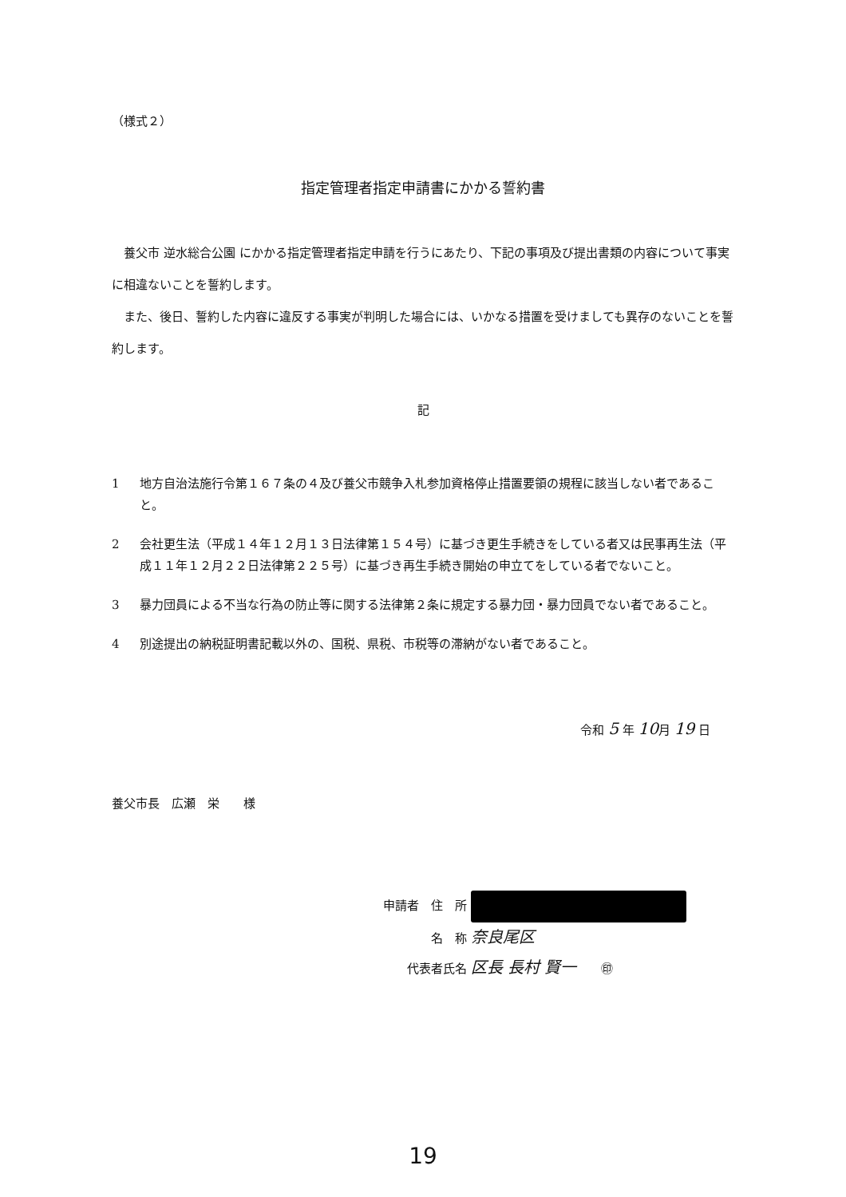（様式２）
指定管理者指定申請書にかかる誓約書
養父市 逆水総合公園 にかかる指定管理者指定申請を行うにあたり、下記の事項及び提出書類の内容について事実に相違ないことを誓約します。
また、後日、誓約した内容に違反する事実が判明した場合には、いかなる措置を受けましても異存のないことを誓約します。
記
1 地方自治法施行令第１６７条の４及び養父市競争入札参加資格停止措置要領の規程に該当しない者であること。
2 会社更生法（平成１４年１２月１３日法律第１５４号）に基づき更生手続きをしている者又は民事再生法（平成１１年１２月２２日法律第２２５号）に基づき再生手続き開始の申立てをしている者でないこと。
3 暴力団員による不当な行為の防止等に関する法律第２条に規定する暴力団・暴力団員でない者であること。
4 別途提出の納税証明書記載以外の、国税、県税、市税等の滞納がない者であること。
令和 5 年 10月 19 日
養父市長　広瀬　栄　　様
申請者　住　所
　　　　名　称 奈良尾区
　　代表者氏名 区長 長村 賢一　　㊞
19